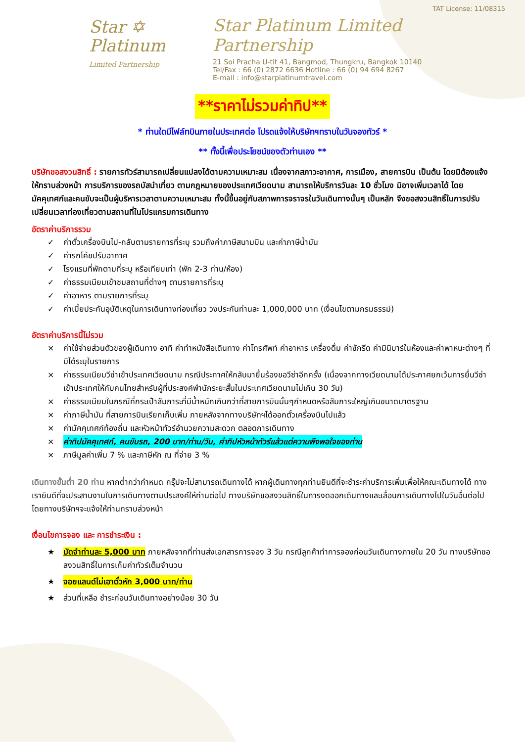Star ✡
Platinum
Limited Partnership
TAT License: 11/08315
Star Platinum Limited Partnership
21 Soi Pracha U-tit 41, Bangmod, Thungkru, Bangkok 10140
Tel/Fax : 66 (0) 2872 6636 Hotline : 66 (0) 94 694 8267
E-mail : info@starplatinumtravel.com
**ราคาไม่รวมค่าทิป**
* ท่านใดมีไฟล์ทบินภายในประเทศต่อ โปรดแจ้งให้บริษัทฯทราบในวันจองทัวร์ *
** ทั้งนี้เพื่อประโยชน์ของตัวท่านเอง **
บริษัทขอสงวนสิทธิ์ : รายการทัวร์สามารถเปลี่ยนแปลงได้ตามความเหมาะสม เนื่องจากสภาวะอากาศ, การเมือง, สายการบิน เป็นต้น โดยมิต้องแจ้งให้ทราบล่วงหน้า การบริการของรถบัสนำเที่ยว ตามกฎหมายของประเทศเวียดนาม สามารถให้บริการวันละ 10 ชั่วโมง มิอาจเพิ่มเวลาได้ โดยมัคคุเทศก์และคนขับจะเป็นผู้บริหารเวลาตามความเหมาะสม ทั้งนี้ขึ้นอยู่กับสภาพการจราจรในวันเดินทางนั้นๆ เป็นหลัก จึงขอสงวนสิทธิ์ในการปรับเปลี่ยนเวลาท่องเที่ยวตามสถานที่ในโปรแกรมการเดินทาง
อัตราค่าบริการรวม
✓ ค่าตั๋วเครื่องบินไป-กลับตามรายการที่ระบุ รวมถึงค่าภาษีสนามบิน และค่าภาษีน้ำมัน
✓ ค่ารถโค้ชปรับอากาศ
✓ โรงแรมที่พักตามที่ระบุ หรือเทียบเท่า (พัก 2-3 ท่าน/ห้อง)
✓ ค่าธรรมเนียมเข้าชมสถานที่ต่างๆ ตามรายการที่ระบุ
✓ ค่าอาหาร ตามรายการที่ระบุ
✓ ค่าเบี้ยประกันอุบัติเหตุในการเดินทางท่องเที่ยว วงประกันท่านละ 1,000,000 บาท (เงื่อนไขตามกรมธรรม์)
อัตราค่าบริการนี้ไม่รวม
× ค่าใช้จ่ายส่วนตัวของผู้เดินทาง อาทิ ค่าทำหนังสือเดินทาง ค่าโทรศัพท์ ค่าอาหาร เครื่องดื่ม ค่าซักรีด ค่ามินิบาร์ในห้องและค่าพาหนะต่างๆ ที่มิได้ระบุในรายการ
× ค่าธรรมเนียมวีซ่าเข้าประเทศเวียดนาม กรณีประกาศให้กลับมายื่นร้องขอวีซ่าอีกครั้ง (เนื่องจากทางเวียดนามได้ประกาศยกเว้นการยื่นวีซ่าเข้าประเทศให้กับคนไทยสำหรับผู้ที่ประสงค์พำนักระยะสั้นในประเทศเวียดนามไม่เกิน 30 วัน)
× ค่าธรรมเนียมในกรณีที่กระเป๋าสัมภาระที่มีน้ำหนักเกินกว่าที่สายการบินนั้นๆกำหนดหรือสัมภาระใหญ่เกินขนาดมาตรฐาน
× ค่าภาษีน้ำมัน ที่สายการบินเรียกเก็บเพิ่ม ภายหลังจากทางบริษัทฯได้ออกตั๋วเครื่องบินไปแล้ว
× ค่ามัคคุเทศก์ท้องถิ่น และหัวหน้าทัวร์อำนวยความสะดวก ตลอดการเดินทาง
× ค่าทิปมัคคุเทศก์, คนขับรถ, 200 บาท/ท่าน/วัน, ค่าทิปหัวหน้าทัวร์แล้วแต่ความพึงพอใจของท่าน
× ภาษีมูลค่าเพิ่ม 7 % และภาษีหัก ณ ที่จ่าย 3 %
เดินทางขั้นต่ำ 20 ท่าน หากต่ำกว่ากำหนด กรุ๊ปจะไม่สามารถเดินทางได้ หากผู้เดินทางทุกท่านยินดีที่จะชำระค่าบริการเพิ่มเพื่อให้คณะเดินทางได้ ทางเรายินดีที่จะประสานงานในการเดินทางตามประสงค์ให้ท่านต่อไป ทางบริษัทขอสงวนสิทธิ์ในการงดออกเดินทางและเลื่อนการเดินทางไปในวันอื่นต่อไป โดยทางบริษัทฯจะแจ้งให้ท่านทราบล่วงหน้า
เงื่อนไขการจอง และ การชำระเงิน :
★ มัดจำท่านละ 5,000 บาท ภายหลังจากที่ท่านส่งเอกสารการจอง 3 วัน กรณีลูกค้าทำการจองก่อนวันเดินทางภายใน 20 วัน ทางบริษัทขอสงวนสิทธิ์ในการเก็บค่าทัวร์เต็มจำนวน
★ จอยแลนด์ไม่เอาตั๋วหัก 3,000 บาท/ท่าน
★ ส่วนที่เหลือ ชำระก่อนวันเดินทางอย่างน้อย 30 วัน